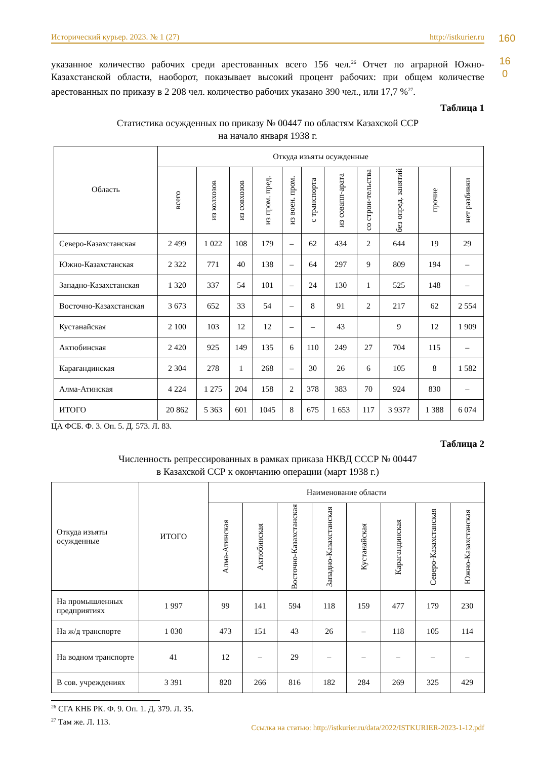Исторический курьер. 2023. № 1 (27) http://istkurier.ru 160
16 0
указанное количество рабочих среди арестованных всего 156 чел.<sup>26</sup> Отчет по аграрной Южно-Казахстанской области, наоборот, показывает высокий процент рабочих: при общем количестве арестованных по приказу в 2 208 чел. количество рабочих указано 390 чел., или 17,7 %<sup>27</sup>.
Таблица 1
Статистика осужденных по приказу № 00447 по областям Казахской ССР
на начало января 1938 г.
| Область | Откуда изъяты осужденные | | | | | | | | | | |
| --- | --- | --- | --- | --- | --- | --- | --- | --- | --- | --- | --- |
| | всего | из колхозов | из совхозов | из пром. пред. | из воен. пром. | с транспорта | из совапп-арата | со строи-тельства | без опред. занятий | прочие | нет разбивки |
| Северо-Казахстанская | 2 499 | 1 022 | 108 | 179 | – | 62 | 434 | 2 | 644 | 19 | 29 |
| Южно-Казахстанская | 2 322 | 771 | 40 | 138 | – | 64 | 297 | 9 | 809 | 194 | – |
| Западно-Казахстанская | 1 320 | 337 | 54 | 101 | – | 24 | 130 | 1 | 525 | 148 | – |
| Восточно-Казахстанская | 3 673 | 652 | 33 | 54 | – | 8 | 91 | 2 | 217 | 62 | 2 554 |
| Кустанайская | 2 100 | 103 | 12 | 12 | – | – | 43 | | 9 | 12 | 1 909 |
| Актюбинская | 2 420 | 925 | 149 | 135 | 6 | 110 | 249 | 27 | 704 | 115 | – |
| Карагандинская | 2 304 | 278 | 1 | 268 | – | 30 | 26 | 6 | 105 | 8 | 1 582 |
| Алма-Атинская | 4 224 | 1 275 | 204 | 158 | 2 | 378 | 383 | 70 | 924 | 830 | – |
| ИТОГО | 20 862 | 5 363 | 601 | 1045 | 8 | 675 | 1 653 | 117 | 3 937? | 1 388 | 6 074 |
ЦА ФСБ. Ф. 3. Оп. 5. Д. 573. Л. 83.
Таблица 2
Численность репрессированных в рамках приказа НКВД СССР № 00447
в Казахской ССР к окончанию операции (март 1938 г.)
| Откуда изъяты осужденные | ИТОГО | Наименование области | | | | | | | |
| --- | --- | --- | --- | --- | --- | --- | --- | --- | --- |
| | | Алма-Атинская | Актюбинская | Восточно-Казахстанская | Западно-Казахстанская | Кустанайская | Карагандинская | Северо-Казахстанская | Южно-Казахстанская |
| На промышленных предприятиях | 1 997 | 99 | 141 | 594 | 118 | 159 | 477 | 179 | 230 |
| На ж/д транспорте | 1 030 | 473 | 151 | 43 | 26 | – | 118 | 105 | 114 |
| На водном транспорте | 41 | 12 | – | 29 | – | – | – | – | – |
| В сов. учреждениях | 3 391 | 820 | 266 | 816 | 182 | 284 | 269 | 325 | 429 |
<sup>26</sup> СГА КНБ РК. Ф. 9. Оп. 1. Д. 379. Л. 35.
<sup>27</sup> Там же. Л. 113.
Ссылка на статью: http://istkurier.ru/data/2022/ISTKURIER-2023-1-12.pdf